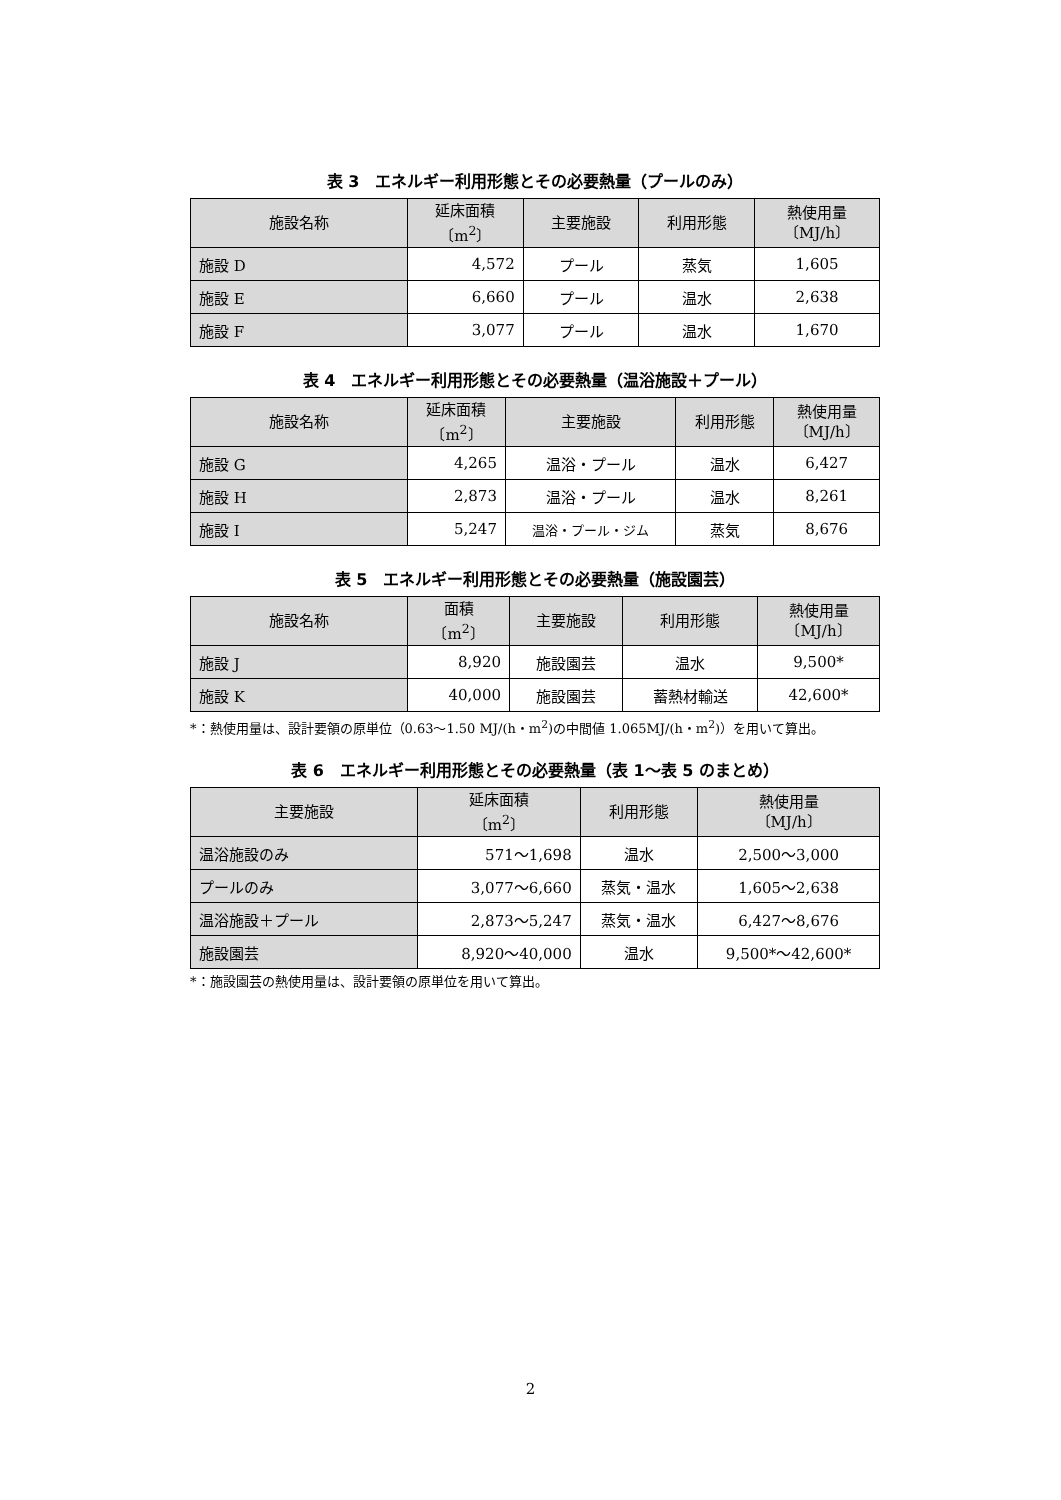表 3　エネルギー利用形態とその必要熱量（プールのみ）
| 施設名称 | 延床面積 〔m<sup>2</sup>〕 | 主要施設 | 利用形態 | 熱使用量 〔MJ/h〕 |
| --- | --- | --- | --- | --- |
| 施設 D | 4,572 | プール | 蒸気 | 1,605 |
| 施設 E | 6,660 | プール | 温水 | 2,638 |
| 施設 F | 3,077 | プール | 温水 | 1,670 |
表 4　エネルギー利用形態とその必要熱量（温浴施設＋プール）
| 施設名称 | 延床面積 〔m<sup>2</sup>〕 | 主要施設 | 利用形態 | 熱使用量 〔MJ/h〕 |
| --- | --- | --- | --- | --- |
| 施設 G | 4,265 | 温浴・プール | 温水 | 6,427 |
| 施設 H | 2,873 | 温浴・プール | 温水 | 8,261 |
| 施設 I | 5,247 | 温浴・プール・ジム | 蒸気 | 8,676 |
表 5　エネルギー利用形態とその必要熱量（施設園芸）
| 施設名称 | 面積 〔m<sup>2</sup>〕 | 主要施設 | 利用形態 | 熱使用量 〔MJ/h〕 |
| --- | --- | --- | --- | --- |
| 施設 J | 8,920 | 施設園芸 | 温水 | 9,500* |
| 施設 K | 40,000 | 施設園芸 | 蓄熱材輸送 | 42,600* |
*：熱使用量は、設計要領の原単位（0.63～1.50 MJ/(h・m<sup>2</sup>)の中間値 1.065MJ/(h・m<sup>2</sup>)）を用いて算出。
表 6　エネルギー利用形態とその必要熱量（表 1～表 5 のまとめ）
| 主要施設 | 延床面積 〔m<sup>2</sup>〕 | 利用形態 | 熱使用量 〔MJ/h〕 |
| --- | --- | --- | --- |
| 温浴施設のみ | 571～1,698 | 温水 | 2,500～3,000 |
| プールのみ | 3,077～6,660 | 蒸気・温水 | 1,605～2,638 |
| 温浴施設＋プール | 2,873～5,247 | 蒸気・温水 | 6,427～8,676 |
| 施設園芸 | 8,920～40,000 | 温水 | 9,500*～42,600* |
*：施設園芸の熱使用量は、設計要領の原単位を用いて算出。
2